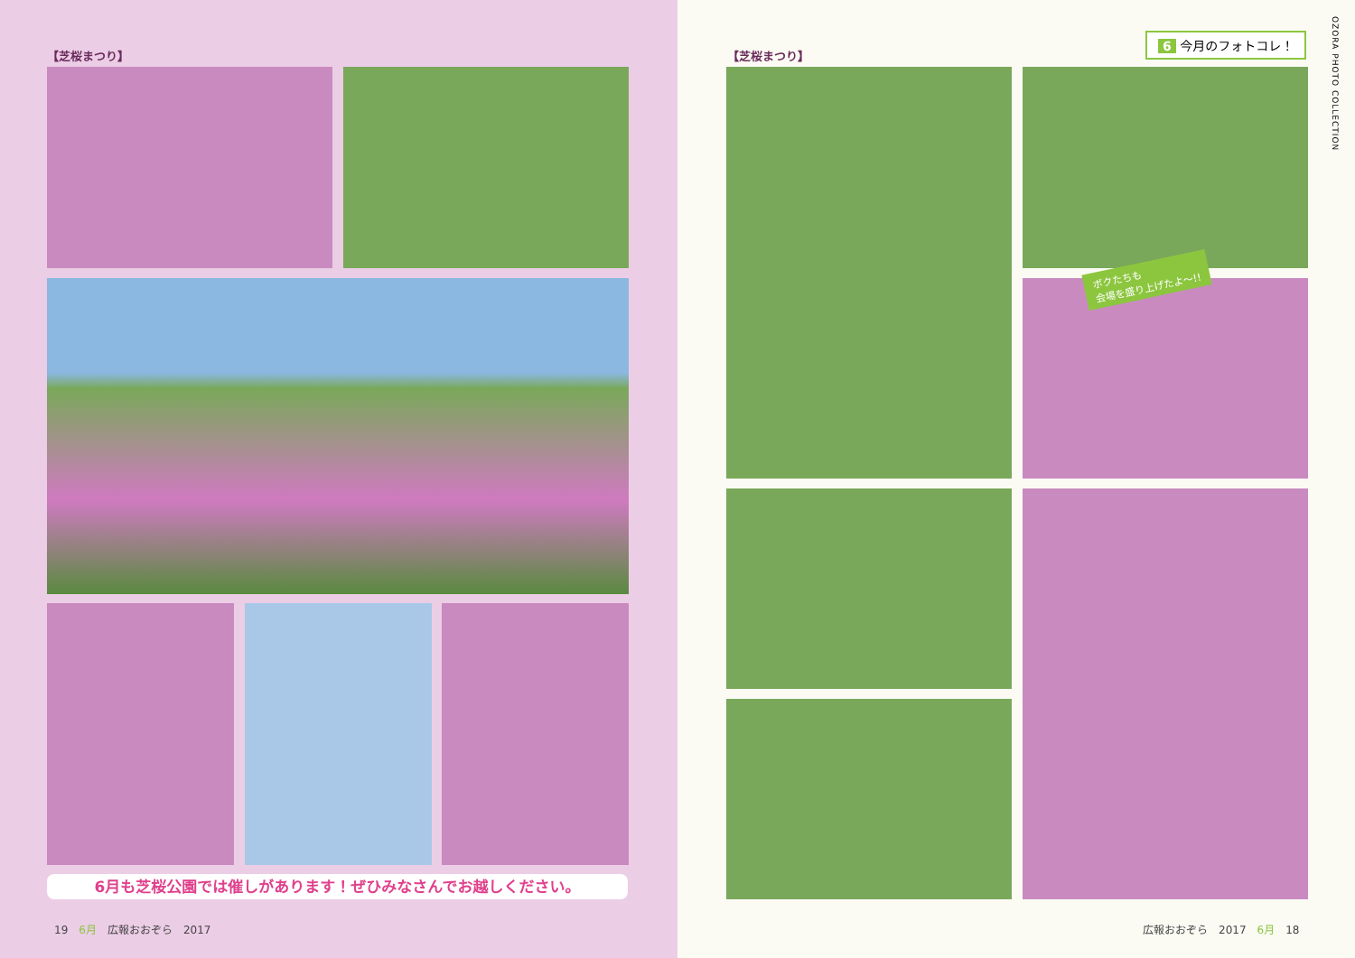【芝桜まつり】
6月も芝桜公園では催しがあります！ぜひみなさんでお越しください。
19　6月　広報おおぞら　2017
【芝桜まつり】
広報おおぞら　2017　6月　18
6 今月のフォトコレ！
OZORA PHOTO COLLECTION
ボクたちも
会場を盛り上げたよ～!!